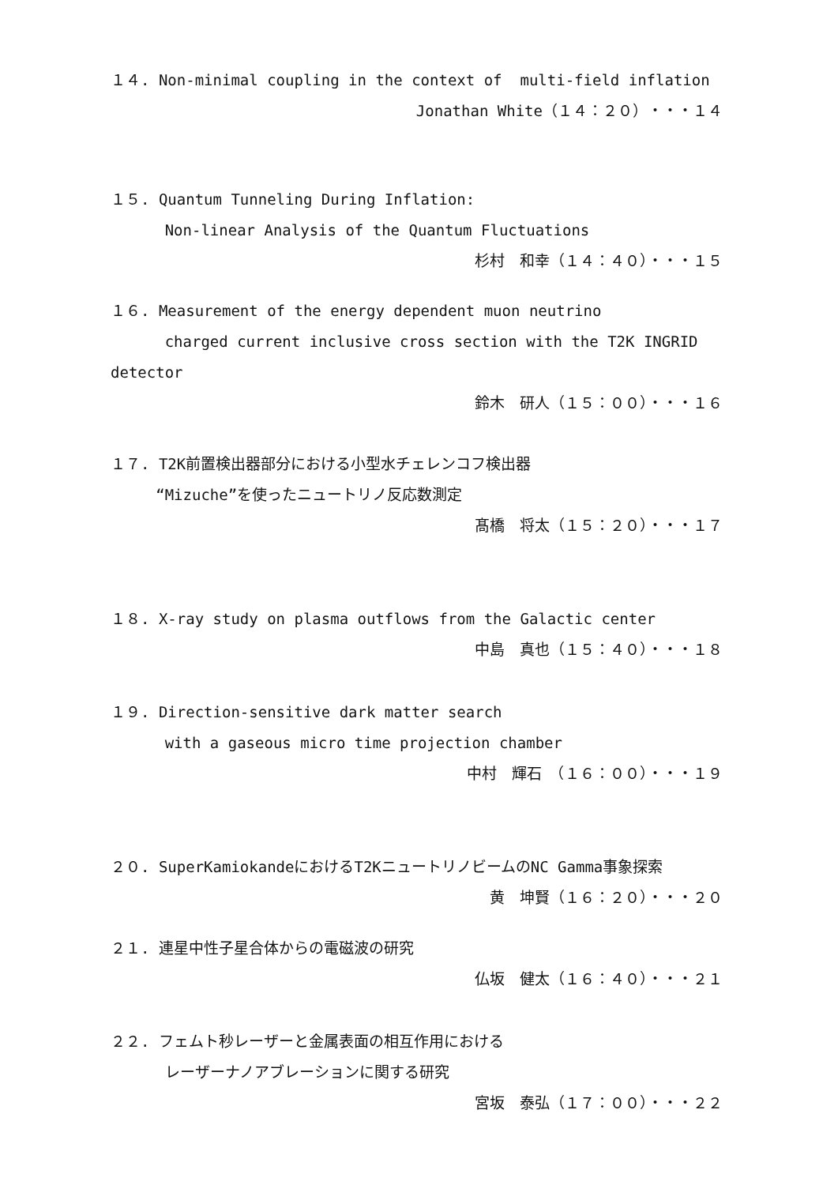１４. Non-minimal coupling in the context of multi-field inflation
Jonathan White（１４：２０）・・・１４
１５. Quantum Tunneling During Inflation:
Non-linear Analysis of the Quantum Fluctuations
杉村　和幸（１４：４０）・・・１５
１６. Measurement of the energy dependent muon neutrino
charged current inclusive cross section with the T2K INGRID
detector
鈴木　研人（１５：００）・・・１６
１７. T2K前置検出器部分における小型水チェレンコフ検出器
“Mizuche”を使ったニュートリノ反応数測定
髙橋　将太（１５：２０）・・・１７
１８. X-ray study on plasma outflows from the Galactic center
中島　真也（１５：４０）・・・１８
１９. Direction-sensitive dark matter search
with a gaseous micro time projection chamber
中村　輝石　（１６：００）・・・１９
２０. SuperKamiokandeにおけるT2KニュートリノビームのNC Gamma事象探索
黄　坤賢（１６：２０）・・・２０
２１. 連星中性子星合体からの電磁波の研究
仏坂　健太（１６：４０）・・・２１
２２. フェムト秒レーザーと金属表面の相互作用における
レーザーナノアブレーションに関する研究
宮坂　泰弘（１７：００）・・・２２